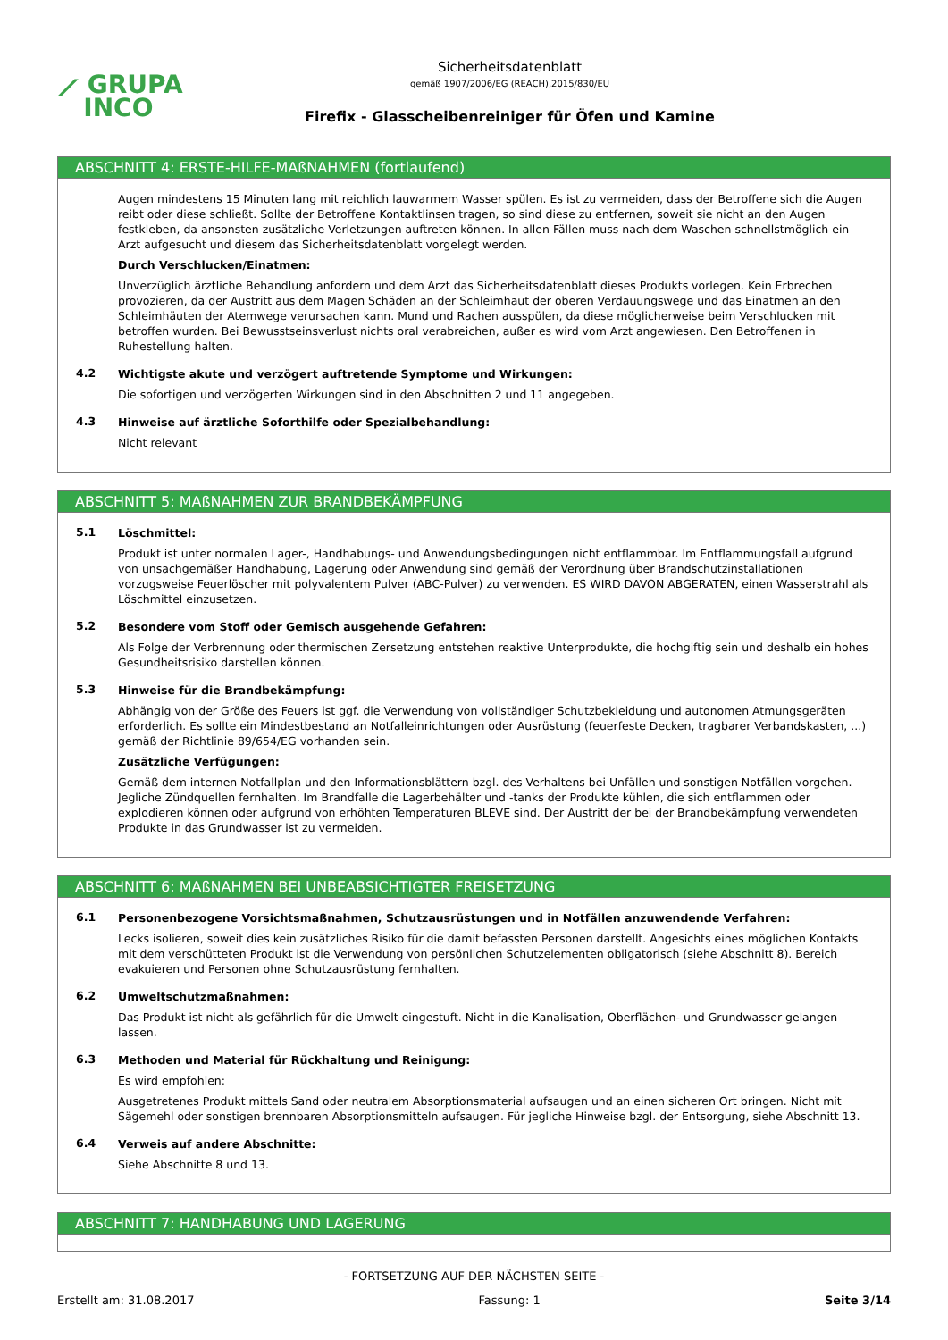⟋ GRUPA
INCO
Sicherheitsdatenblatt
gemäß 1907/2006/EG (REACH),2015/830/EU
Firefix - Glasscheibenreiniger für Öfen und Kamine
ABSCHNITT 4: ERSTE-HILFE-MAßNAHMEN (fortlaufend)
Augen mindestens 15 Minuten lang mit reichlich lauwarmem Wasser spülen. Es ist zu vermeiden, dass der Betroffene sich die Augen reibt oder diese schließt. Sollte der Betroffene Kontaktlinsen tragen, so sind diese zu entfernen, soweit sie nicht an den Augen festkleben, da ansonsten zusätzliche Verletzungen auftreten können. In allen Fällen muss nach dem Waschen schnellstmöglich ein Arzt aufgesucht und diesem das Sicherheitsdatenblatt vorgelegt werden.
Durch Verschlucken/Einatmen:
Unverzüglich ärztliche Behandlung anfordern und dem Arzt das Sicherheitsdatenblatt dieses Produkts vorlegen. Kein Erbrechen provozieren, da der Austritt aus dem Magen Schäden an der Schleimhaut der oberen Verdauungswege und das Einatmen an den Schleimhäuten der Atemwege verursachen kann. Mund und Rachen ausspülen, da diese möglicherweise beim Verschlucken mit betroffen wurden. Bei Bewusstseinsverlust nichts oral verabreichen, außer es wird vom Arzt angewiesen. Den Betroffenen in Ruhestellung halten.
4.2
Wichtigste akute und verzögert auftretende Symptome und Wirkungen:
Die sofortigen und verzögerten Wirkungen sind in den Abschnitten 2 und 11 angegeben.
4.3
Hinweise auf ärztliche Soforthilfe oder Spezialbehandlung:
Nicht relevant
ABSCHNITT 5: MAßNAHMEN ZUR BRANDBEKÄMPFUNG
5.1
Löschmittel:
Produkt ist unter normalen Lager-, Handhabungs- und Anwendungsbedingungen nicht entflammbar. Im Entflammungsfall aufgrund von unsachgemäßer Handhabung, Lagerung oder Anwendung sind gemäß der Verordnung über Brandschutzinstallationen vorzugsweise Feuerlöscher mit polyvalentem Pulver (ABC-Pulver) zu verwenden. ES WIRD DAVON ABGERATEN, einen Wasserstrahl als Löschmittel einzusetzen.
5.2
Besondere vom Stoff oder Gemisch ausgehende Gefahren:
Als Folge der Verbrennung oder thermischen Zersetzung entstehen reaktive Unterprodukte, die hochgiftig sein und deshalb ein hohes Gesundheitsrisiko darstellen können.
5.3
Hinweise für die Brandbekämpfung:
Abhängig von der Größe des Feuers ist ggf. die Verwendung von vollständiger Schutzbekleidung und autonomen Atmungsgeräten erforderlich. Es sollte ein Mindestbestand an Notfalleinrichtungen oder Ausrüstung (feuerfeste Decken, tragbarer Verbandskasten, ...) gemäß der Richtlinie 89/654/EG vorhanden sein.
Zusätzliche Verfügungen:
Gemäß dem internen Notfallplan und den Informationsblättern bzgl. des Verhaltens bei Unfällen und sonstigen Notfällen vorgehen. Jegliche Zündquellen fernhalten. Im Brandfalle die Lagerbehälter und -tanks der Produkte kühlen, die sich entflammen oder explodieren können oder aufgrund von erhöhten Temperaturen BLEVE sind. Der Austritt der bei der Brandbekämpfung verwendeten Produkte in das Grundwasser ist zu vermeiden.
ABSCHNITT 6: MAßNAHMEN BEI UNBEABSICHTIGTER FREISETZUNG
6.1
Personenbezogene Vorsichtsmaßnahmen, Schutzausrüstungen und in Notfällen anzuwendende Verfahren:
Lecks isolieren, soweit dies kein zusätzliches Risiko für die damit befassten Personen darstellt. Angesichts eines möglichen Kontakts mit dem verschütteten Produkt ist die Verwendung von persönlichen Schutzelementen obligatorisch (siehe Abschnitt 8). Bereich evakuieren und Personen ohne Schutzausrüstung fernhalten.
6.2
Umweltschutzmaßnahmen:
Das Produkt ist nicht als gefährlich für die Umwelt eingestuft. Nicht in die Kanalisation, Oberflächen- und Grundwasser gelangen lassen.
6.3
Methoden und Material für Rückhaltung und Reinigung:
Es wird empfohlen:
Ausgetretenes Produkt mittels Sand oder neutralem Absorptionsmaterial aufsaugen und an einen sicheren Ort bringen. Nicht mit Sägemehl oder sonstigen brennbaren Absorptionsmitteln aufsaugen. Für jegliche Hinweise bzgl. der Entsorgung, siehe Abschnitt 13.
6.4
Verweis auf andere Abschnitte:
Siehe Abschnitte 8 und 13.
ABSCHNITT 7: HANDHABUNG UND LAGERUNG
- FORTSETZUNG AUF DER NÄCHSTEN SEITE -
Erstellt am: 31.08.2017 Fassung: 1 Seite 3/14